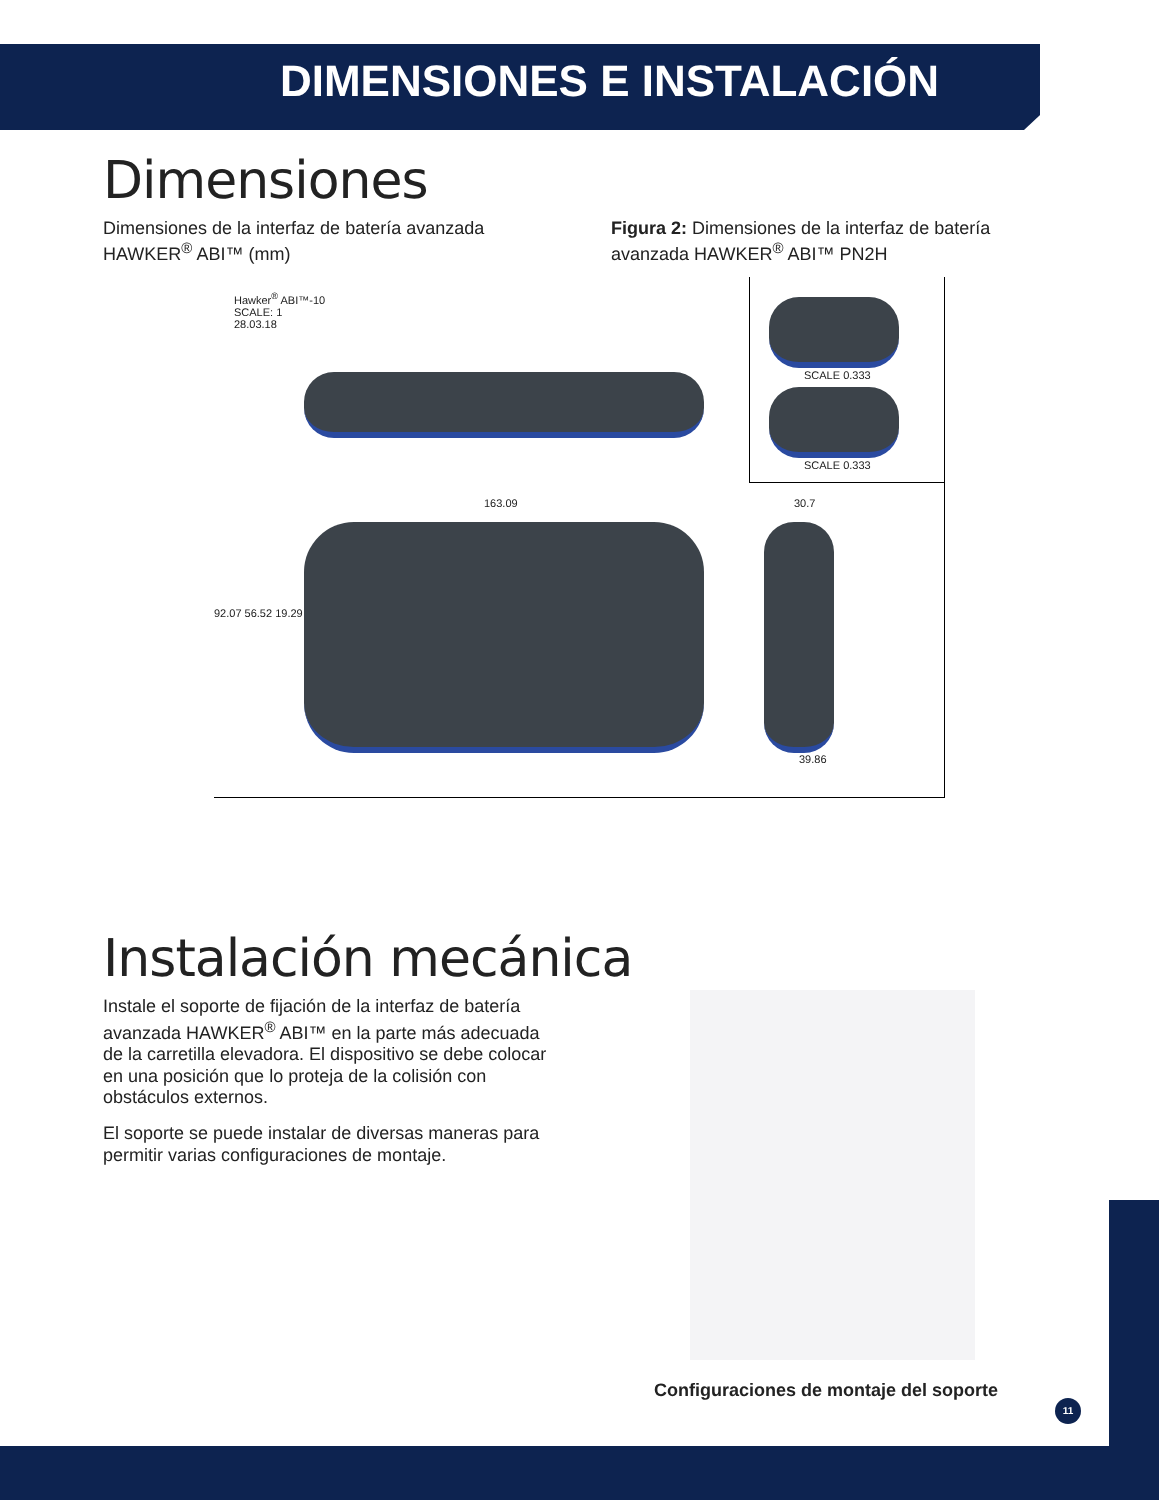DIMENSIONES E INSTALACIÓN
Dimensiones
Dimensiones de la interfaz de batería avanzada HAWKER<sup>®</sup> ABI™ (mm)
Figura 2: Dimensiones de la interfaz de batería avanzada HAWKER<sup>®</sup> ABI™ PN2H
Hawker<sup>®</sup> ABI™-10
SCALE: 1
28.03.18
163.09
92.07 56.52 19.29
SCALE 0.333
SCALE 0.333
30.7
39.86
Instalación mecánica
Instale el soporte de fijación de la interfaz de batería avanzada HAWKER<sup>®</sup> ABI™ en la parte más adecuada de la carretilla elevadora. El dispositivo se debe colocar en una posición que lo proteja de la colisión con obstáculos externos.
El soporte se puede instalar de diversas maneras para permitir varias configuraciones de montaje.
Configuraciones de montaje del soporte
11